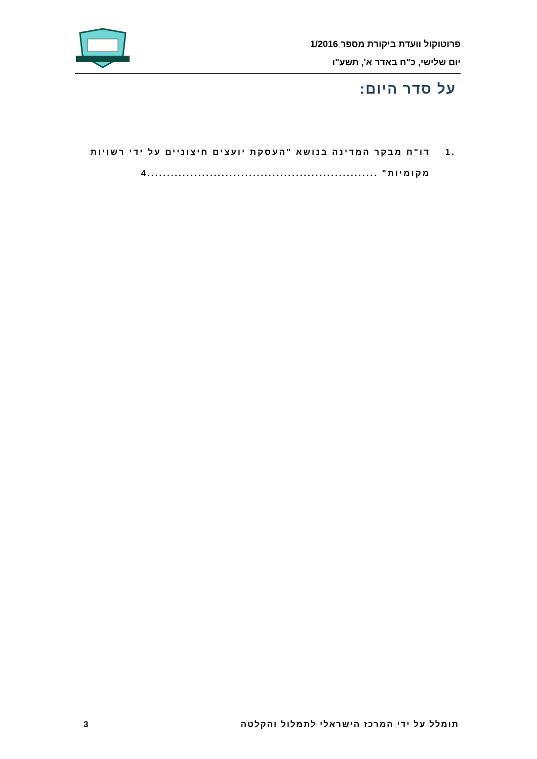פרוטוקול וועדת ביקורת מספר 1/2016
יום שלישי, כ"ח באדר א', תשע"ו
על סדר היום:
.1 דו"ח מבקר המדינה בנושא "העסקת יועצים חיצוניים על ידי רשויות מקומיות" ...........................................................4
תומלל על ידי המרכז הישראלי לתמלול והקלטה 3